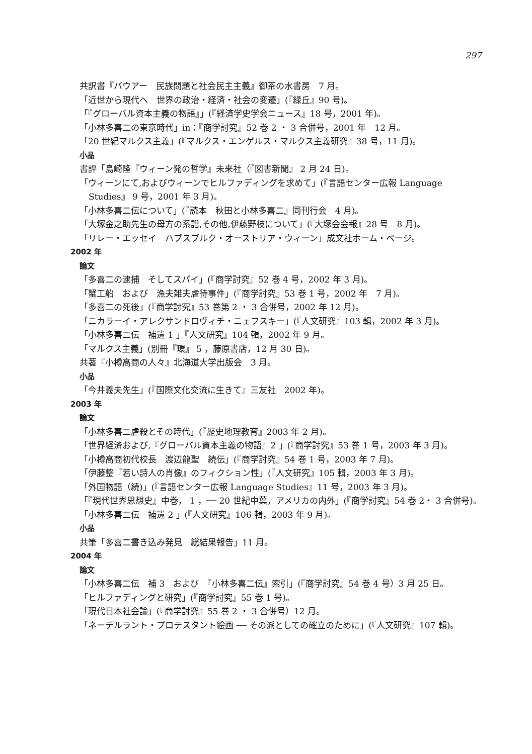297
共訳書『バウアー　民族問題と社会民主主義』御茶の水書房　7 月。
「近世から現代へ　世界の政治・経済・社会の変遷」(『緑丘』90 号)。
「『グローバル資本主義の物語』」(『経済学史学会ニュース』18 号，2001 年)。
「小林多喜二の東京時代」in：『商学討究』52 巻 2 ・ 3 合併号，2001 年　12 月。
「20 世紀マルクス主義」(『マルクス・エンゲルス・マルクス主義研究』38 号，11 月)。
小品
書評「島崎隆『ウィーン発の哲学』未来社（『図書新聞』 2 月 24 日)。
「ウィーンにて,およびウィーンでヒルファディングを求めて」(『言語センター広報 Language Studies』 9 号，2001 年 3 月)。
「小林多喜二伝について」(『読本　秋田と小林多喜二』同刊行会　4 月)。
「大塚金之助先生の母方の系譜,その他,伊藤野枝について」(『大塚会会報』28 号　8 月)。
「リレー・エッセイ　ハプスブルク・オーストリア・ウィーン」成文社ホーム・ページ。
2002 年
論文
「多喜二の逮捕　そしてスパイ」(『商学討究』52 巻 4 号，2002 年 3 月)。
「蟹工船　および　漁夫雑夫虐待事件」(『商学討究』53 巻 1 号，2002 年　7 月)。
「多喜二の死後」(『商学討究』53 巻第 2 ・ 3 合併号，2002 年 12 月)。
「ニカラーイ・アレクサンドロヴィチ・ニェフスキー」(『人文研究』103 輯，2002 年 3 月)。
「小林多喜二伝　補遺 1 」『人文研究』104 輯，2002 年 9 月。
「マルクス主義」(別冊『環』 5 ，藤原書店，12 月 30 日)。
共著『小樽高商の人々』北海道大学出版会　3 月。
小品
「今井義夫先生」(『国際文化交流に生きて』三友社　2002 年)。
2003 年
論文
「小林多喜二虐殺とその時代」(『歴史地理教育』2003 年 2 月)。
「世界経済および,『グローバル資本主義の物語』2 」(『商学討究』53 巻 1 号，2003 年 3 月)。
「小樽高商初代校長　渡辺龍聖　続伝」(『商学討究』54 巻 1 号，2003 年 7 月)。
「伊藤整『若い詩人の肖像』のフィクション性」(『人文研究』105 輯，2003 年 3 月)。
「外国物語（続)」(『言語センター広報 Language Studies』11 号，2003 年 3 月)。
「『現代世界思想史』中巻， 1 ，── 20 世紀中葉，アメリカの内外」(『商学討究』54 巻 2・ 3 合併号)。
「小林多喜二伝　補遺 2 」(『人文研究』106 輯，2003 年 9 月)。
小品
共筆「多喜二書き込み発見　総結果報告」11 月。
2004 年
論文
「小林多喜二伝　補 3　および　『小林多喜二伝』索引」(『商学討究』54 巻 4 号）3 月 25 日。
「ヒルファディングと研究」(『商学討究』55 巻 1 号)。
「現代日本社会論」(『商学討究』55 巻 2 ・ 3 合併号）12 月。
「ネーデルラント・プロテスタント絵画 ── その派としての確立のために」(『人文研究』107 輯)。